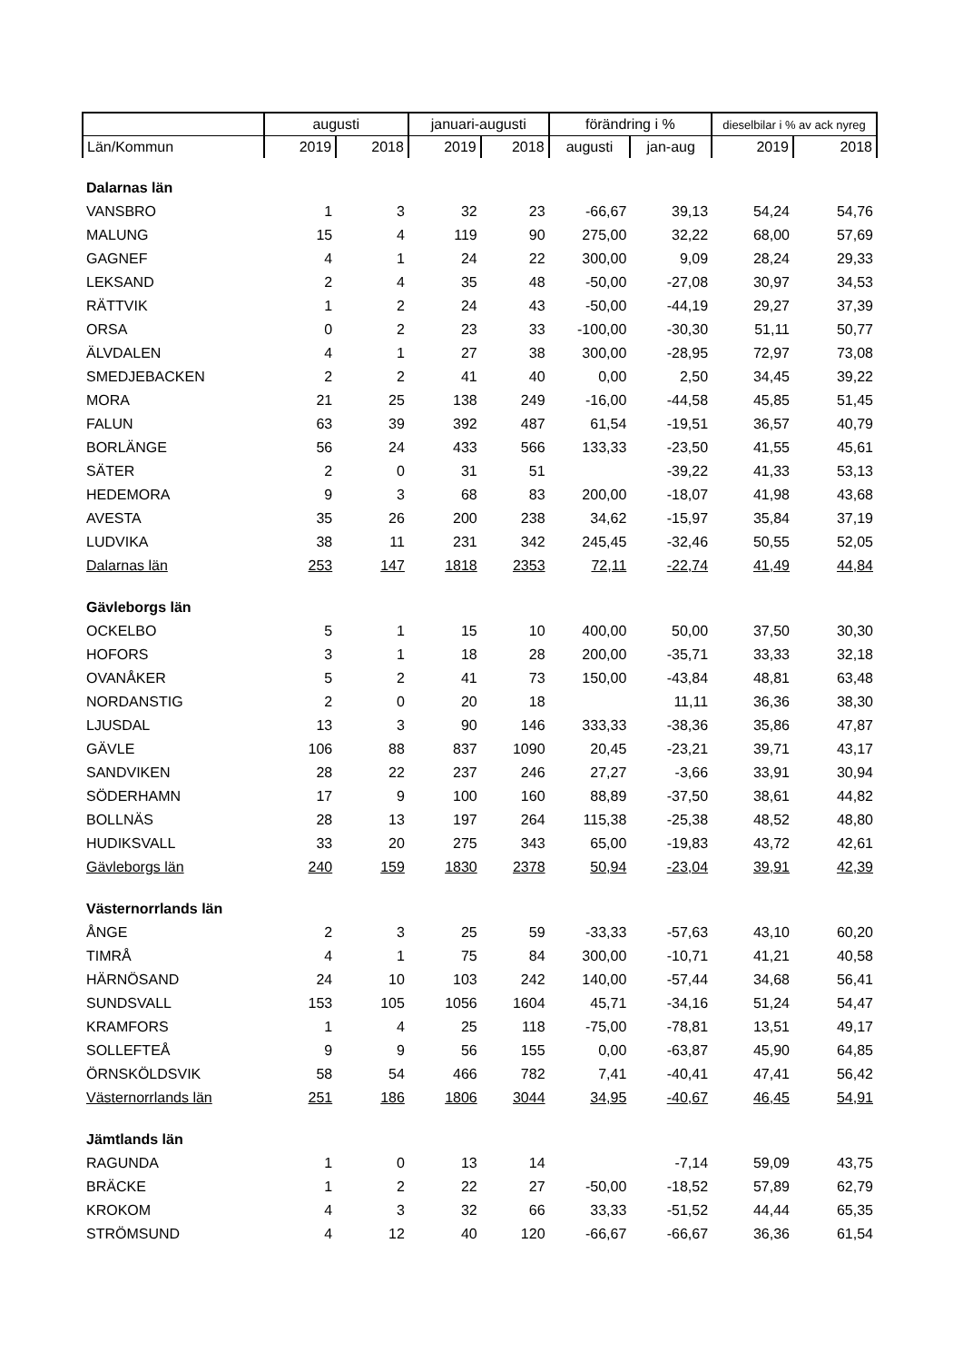| | augusti | | januari-augusti | | förändring i % | | dieselbilar i % av ack nyreg | |
| --- | --- | --- | --- | --- | --- | --- | --- | --- |
| Län/Kommun | 2019 | 2018 | 2019 | 2018 | augusti | jan-aug | 2019 | 2018 |
| Dalarnas län | | | | | | | | |
| VANSBRO | 1 | 3 | 32 | 23 | -66,67 | 39,13 | 54,24 | 54,76 |
| MALUNG | 15 | 4 | 119 | 90 | 275,00 | 32,22 | 68,00 | 57,69 |
| GAGNEF | 4 | 1 | 24 | 22 | 300,00 | 9,09 | 28,24 | 29,33 |
| LEKSAND | 2 | 4 | 35 | 48 | -50,00 | -27,08 | 30,97 | 34,53 |
| RÄTTVIK | 1 | 2 | 24 | 43 | -50,00 | -44,19 | 29,27 | 37,39 |
| ORSA | 0 | 2 | 23 | 33 | -100,00 | -30,30 | 51,11 | 50,77 |
| ÄLVDALEN | 4 | 1 | 27 | 38 | 300,00 | -28,95 | 72,97 | 73,08 |
| SMEDJEBACKEN | 2 | 2 | 41 | 40 | 0,00 | 2,50 | 34,45 | 39,22 |
| MORA | 21 | 25 | 138 | 249 | -16,00 | -44,58 | 45,85 | 51,45 |
| FALUN | 63 | 39 | 392 | 487 | 61,54 | -19,51 | 36,57 | 40,79 |
| BORLÄNGE | 56 | 24 | 433 | 566 | 133,33 | -23,50 | 41,55 | 45,61 |
| SÄTER | 2 | 0 | 31 | 51 | | -39,22 | 41,33 | 53,13 |
| HEDEMORA | 9 | 3 | 68 | 83 | 200,00 | -18,07 | 41,98 | 43,68 |
| AVESTA | 35 | 26 | 200 | 238 | 34,62 | -15,97 | 35,84 | 37,19 |
| LUDVIKA | 38 | 11 | 231 | 342 | 245,45 | -32,46 | 50,55 | 52,05 |
| Dalarnas län | 253 | 147 | 1818 | 2353 | 72,11 | -22,74 | 41,49 | 44,84 |
| Gävleborgs län | | | | | | | | |
| OCKELBO | 5 | 1 | 15 | 10 | 400,00 | 50,00 | 37,50 | 30,30 |
| HOFORS | 3 | 1 | 18 | 28 | 200,00 | -35,71 | 33,33 | 32,18 |
| OVANÅKER | 5 | 2 | 41 | 73 | 150,00 | -43,84 | 48,81 | 63,48 |
| NORDANSTIG | 2 | 0 | 20 | 18 | | 11,11 | 36,36 | 38,30 |
| LJUSDAL | 13 | 3 | 90 | 146 | 333,33 | -38,36 | 35,86 | 47,87 |
| GÄVLE | 106 | 88 | 837 | 1090 | 20,45 | -23,21 | 39,71 | 43,17 |
| SANDVIKEN | 28 | 22 | 237 | 246 | 27,27 | -3,66 | 33,91 | 30,94 |
| SÖDERHAMN | 17 | 9 | 100 | 160 | 88,89 | -37,50 | 38,61 | 44,82 |
| BOLLNÄS | 28 | 13 | 197 | 264 | 115,38 | -25,38 | 48,52 | 48,80 |
| HUDIKSVALL | 33 | 20 | 275 | 343 | 65,00 | -19,83 | 43,72 | 42,61 |
| Gävleborgs län | 240 | 159 | 1830 | 2378 | 50,94 | -23,04 | 39,91 | 42,39 |
| Västernorrlands län | | | | | | | | |
| ÅNGE | 2 | 3 | 25 | 59 | -33,33 | -57,63 | 43,10 | 60,20 |
| TIMRÅ | 4 | 1 | 75 | 84 | 300,00 | -10,71 | 41,21 | 40,58 |
| HÄRNÖSAND | 24 | 10 | 103 | 242 | 140,00 | -57,44 | 34,68 | 56,41 |
| SUNDSVALL | 153 | 105 | 1056 | 1604 | 45,71 | -34,16 | 51,24 | 54,47 |
| KRAMFORS | 1 | 4 | 25 | 118 | -75,00 | -78,81 | 13,51 | 49,17 |
| SOLLEFTEÅ | 9 | 9 | 56 | 155 | 0,00 | -63,87 | 45,90 | 64,85 |
| ÖRNSKÖLDSVIK | 58 | 54 | 466 | 782 | 7,41 | -40,41 | 47,41 | 56,42 |
| Västernorrlands län | 251 | 186 | 1806 | 3044 | 34,95 | -40,67 | 46,45 | 54,91 |
| Jämtlands län | | | | | | | | |
| RAGUNDA | 1 | 0 | 13 | 14 | | -7,14 | 59,09 | 43,75 |
| BRÄCKE | 1 | 2 | 22 | 27 | -50,00 | -18,52 | 57,89 | 62,79 |
| KROKOM | 4 | 3 | 32 | 66 | 33,33 | -51,52 | 44,44 | 65,35 |
| STRÖMSUND | 4 | 12 | 40 | 120 | -66,67 | -66,67 | 36,36 | 61,54 |